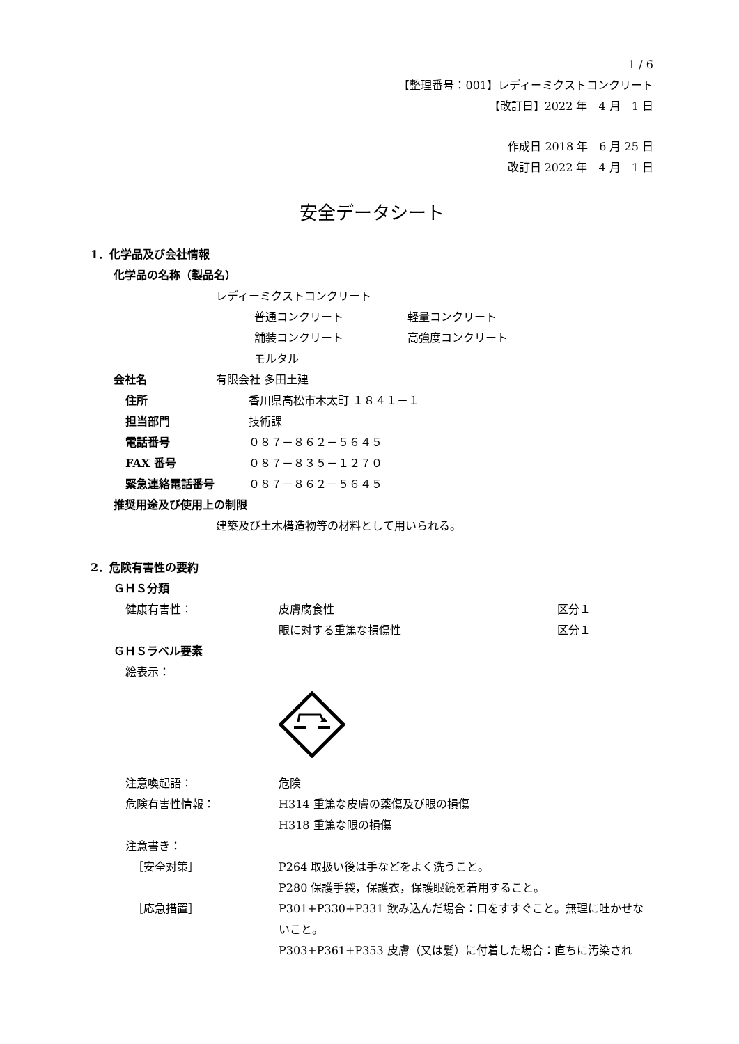1 / 6
【整理番号：001】レディーミクストコンクリート
【改訂日】2022 年　4 月　1 日
作成日 2018 年　6 月 25 日
改訂日 2022 年　4 月　1 日
安全データシート
1．化学品及び会社情報
化学品の名称（製品名）
レディーミクストコンクリート
普通コンクリート 軽量コンクリート
舗装コンクリート 高強度コンクリート
モルタル
会社名 有限会社 多田土建
住所 香川県高松市木太町 １８４１－１
担当部門 技術課
電話番号 ０８７－８６２－５６４５
FAX 番号 ０８７－８３５－１２７０
緊急連絡電話番号 ０８７－８６２－５６４５
推奨用途及び使用上の制限
建築及び土木構造物等の材料として用いられる。
2．危険有害性の要約
ＧＨＳ分類
健康有害性： 皮膚腐食性 区分１
眼に対する重篤な損傷性 区分１
ＧＨＳラベル要素
絵表示：
注意喚起語： 危険
危険有害性情報： H314 重篤な皮膚の薬傷及び眼の損傷
H318 重篤な眼の損傷
注意書き：
［安全対策］ P264 取扱い後は手などをよく洗うこと。
P280 保護手袋，保護衣，保護眼鏡を着用すること。
［応急措置］ P301+P330+P331 飲み込んだ場合：口をすすぐこと。無理に吐かせないこと。
P303+P361+P353 皮膚（又は髪）に付着した場合：直ちに汚染され